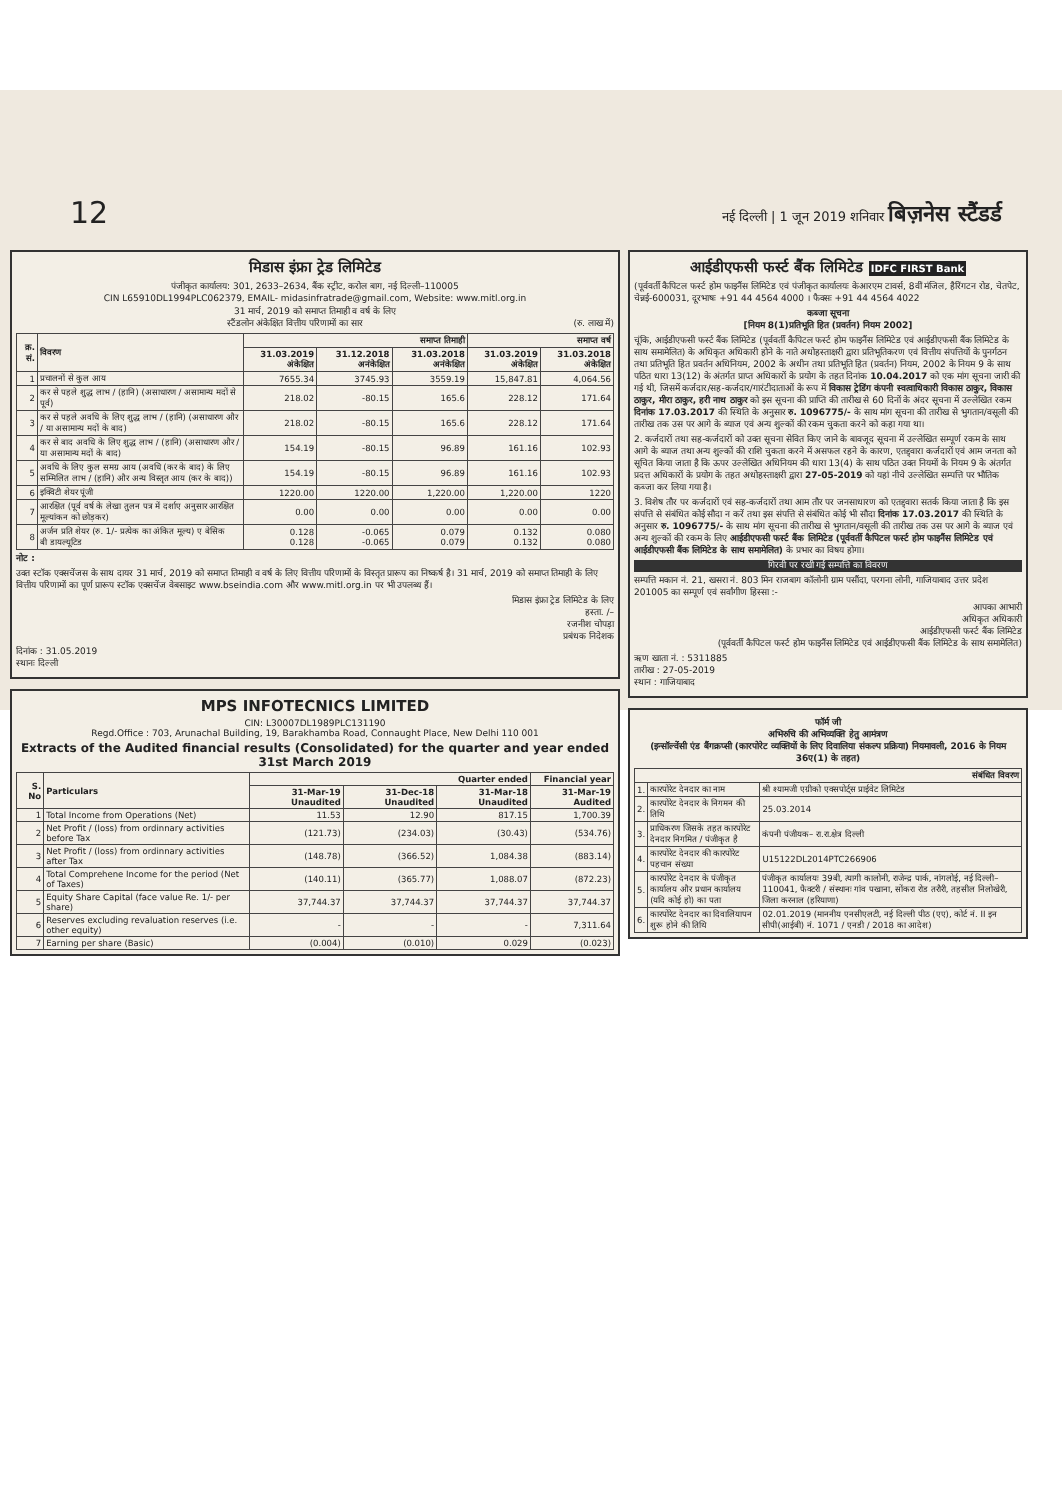12
नई दिल्ली | 1 जून 2019 शनिवार बिज़नेस स्टैंडर्ड
मिडास इंफ्रा ट्रेड लिमिटेड
पंजीकृत कार्यालय: 301, 2633–2634, बैंक स्ट्रीट, करोल बाग, नई दिल्ली–110005
CIN L65910DL1994PLC062379, EMAIL- midasinfratrade@gmail.com, Website: www.mitl.org.in
31 मार्च, 2019 को समाप्त तिमाही व वर्ष के लिए
स्टैंडलोन अंकेक्षित वित्तीय परिणामों का सार (रु. लाख में)
| क्र. सं. | विवरण | समाप्त तिमाही | | | समाप्त वर्ष | |
| --- | --- | --- | --- | --- | --- | --- |
| | | 31.03.2019 अंकेक्षित | 31.12.2018 अनंकेक्षित | 31.03.2018 अनंकेक्षित | 31.03.2019 अंकेक्षित | 31.03.2018 अंकेक्षित |
| 1 | प्रचालनों से कुल आय | 7655.34 | 3745.93 | 3559.19 | 15,847.81 | 4,064.56 |
| 2 | कर से पहले शुद्ध लाभ / (हानि) (असाधारण / असामान्य मदों से पूर्व) | 218.02 | -80.15 | 165.6 | 228.12 | 171.64 |
| 3 | कर से पहले अवधि के लिए शुद्ध लाभ / (हानि) (असाधारण और / या असामान्य मदों के बाद) | 218.02 | -80.15 | 165.6 | 228.12 | 171.64 |
| 4 | कर से बाद अवधि के लिए शुद्ध लाभ / (हानि) (असाधारण और / या असामान्य मदों के बाद) | 154.19 | -80.15 | 96.89 | 161.16 | 102.93 |
| 5 | अवधि के लिए कुल समग्र आय (अवधि (कर के बाद) के लिए सम्मिलित लाभ / (हानि) और अन्य विस्तृत आय (कर के बाद)) | 154.19 | -80.15 | 96.89 | 161.16 | 102.93 |
| 6 | इक्विटी शेयर पूंजी | 1220.00 | 1220.00 | 1,220.00 | 1,220.00 | 1220 |
| 7 | आरक्षित (पूर्व वर्ष के लेखा तुलन पत्र में दर्शाए अनुसार आरक्षित मूल्यांकन को छोड़कर) | 0.00 | 0.00 | 0.00 | 0.00 | 0.00 |
| 8 | अर्जन प्रति शेयर (रु. 1/- प्रत्येक का अंकित मूल्य) ए बेसिक बी डायल्यूटिड | 0.128 0.128 | -0.065 -0.065 | 0.079 0.079 | 0.132 0.132 | 0.080 0.080 |
नोट :
उक्त स्टॉक एक्सचेंजस के साथ दायर 31 मार्च, 2019 को समाप्त तिमाही व वर्ष के लिए वित्तीय परिणामों के विस्तृत प्रारूप का निष्कर्ष है। 31 मार्च, 2019 को समाप्त तिमाही के लिए वित्तीय परिणामों का पूर्ण प्रारूप स्टॉक एक्सचेंज वेबसाइट www.bseindia.com और www.mitl.org.in पर भी उपलब्ध हैं।
मिडास इंफ्रा ट्रेड लिमिटेड के लिए
हस्ता. /–
रजनीश चोपड़ा
प्रबंधक निदेशक
दिनांक : 31.05.2019
स्थानः दिल्ली
MPS INFOTECNICS LIMITED
CIN: L30007DL1989PLC131190
Regd.Office : 703, Arunachal Building, 19, Barakhamba Road, Connaught Place, New Delhi 110 001
Extracts of the Audited financial results (Consolidated) for the quarter and year ended 31st March 2019
| S. No | Particulars | Quarter ended | | | Financial year |
| --- | --- | --- | --- | --- | --- |
| | | 31-Mar-19 Unaudited | 31-Dec-18 Unaudited | 31-Mar-18 Unaudited | 31-Mar-19 Audited |
| 1 | Total Income from Operations (Net) | 11.53 | 12.90 | 817.15 | 1,700.39 |
| 2 | Net Profit / (loss) from ordinnary activities before Tax | (121.73) | (234.03) | (30.43) | (534.76) |
| 3 | Net Profit / (loss) from ordinnary activities after Tax | (148.78) | (366.52) | 1,084.38 | (883.14) |
| 4 | Total Comprehene Income for the period (Net of Taxes) | (140.11) | (365.77) | 1,088.07 | (872.23) |
| 5 | Equity Share Capital (face value Re. 1/- per share) | 37,744.37 | 37,744.37 | 37,744.37 | 37,744.37 |
| 6 | Reserves excluding revaluation reserves (i.e. other equity) | - | - | - | 7,311.64 |
| 7 | Earning per share (Basic) | (0.004) | (0.010) | 0.029 | (0.023) |
आईडीएफसी फर्स्ट बैंक लिमिटेड IDFC FIRST Bank
(पूर्ववर्ती कैपिटल फर्स्ट होम फाइनैंस लिमिटेड एवं पंजीकृत कार्यालयः केआरएम टावर्स, 8वीं मंजिल, हैरिंगटन रोड, चेतपेट, चेन्नई-600031, दूरभाषः +91 44 4564 4000 । फैक्सः +91 44 4564 4022
कब्जा सूचना
[नियम 8(1)प्रतिभूति हित (प्रवर्तन) नियम 2002]
चूंकि, आईडीएफसी फर्स्ट बैंक लिमिटेड (पूर्ववर्ती कैपिटल फर्स्ट होम फाइनैंस लिमिटेड एवं आईडीएफसी बैंक लिमिटेड के साथ समामेलित) के अधिकृत अधिकारी होने के नाते अधोहस्ताक्षरी द्वारा प्रतिभूतिकरण एवं वित्तीय संपत्तियों के पुनर्गठन तथा प्रतिभूति हित प्रवर्तन अधिनियम, 2002 के अधीन तथा प्रतिभूति हित (प्रवर्तन) नियम, 2002 के नियम 9 के साथ पठित धारा 13(12) के अंतर्गत प्राप्त अधिकारों के प्रयोग के तहत दिनांक 10.04.2017 को एक मांग सूचना जारी की गई थी, जिसमें कर्जदार/सह-कर्जदार/गारंटीदाताओं के रूप में विकास ट्रेडिंग कंपनी स्वत्वाधिकारी विकास ठाकुर, विकास ठाकुर, मीरा ठाकुर, हरी नाथ ठाकुर को इस सूचना की प्राप्ति की तारीख से 60 दिनों के अंदर सूचना में उल्लेखित रकम दिनांक 17.03.2017 की स्थिति के अनुसार रु. 1096775/- के साथ मांग सूचना की तारीख से भुगतान/वसूली की तारीख तक उस पर आगे के ब्याज एवं अन्य शुल्कों की रकम चुकता करने को कहा गया था।
2. कर्जदारों तथा सह-कर्जदारों को उक्त सूचना सेवित किए जाने के बावजूद सूचना में उल्लेखित सम्पूर्ण रकम के साथ आगे के ब्याज तथा अन्य शुल्कों की राशि चुकता करने में असफल रहने के कारण, एतद्द्वारा कर्जदारों एवं आम जनता को सूचित किया जाता है कि ऊपर उल्लेखित अधिनियम की धारा 13(4) के साथ पठित उक्त नियमों के नियम 9 के अंतर्गत प्रदत्त अधिकारों के प्रयोग के तहत अधोहस्ताक्षरी द्वारा 27-05-2019 को यहां नीचे उल्लेखित सम्पत्ति पर भौतिक कब्जा कर लिया गया है।
3. विशेष तौर पर कर्जदारों एवं सह-कर्जदारों तथा आम तौर पर जनसाधारण को एतद्द्वारा सतर्क किया जाता है कि इस संपत्ति से संबंधित कोई सौदा न करें तथा इस संपत्ति से संबंधित कोई भी सौदा दिनांक 17.03.2017 की स्थिति के अनुसार रु. 1096775/- के साथ मांग सूचना की तारीख से भुगतान/वसूली की तारीख तक उस पर आगे के ब्याज एवं अन्य शुल्कों की रकम के लिए आईडीएफसी फर्स्ट बैंक लिमिटेड (पूर्ववर्ती कैपिटल फर्स्ट होम फाइनैंस लिमिटेड एवं आईडीएफसी बैंक लिमिटेड के साथ समामेलित) के प्रभार का विषय होगा।
गिरवी पर रखी गई सम्पत्ति का विवरण
सम्पत्ति मकान नं. 21, खसरा नं. 803 मिन राजबाग कॉलोनी ग्राम पसौंदा, परगना लोनी, गाजियाबाद उत्तर प्रदेश 201005 का सम्पूर्ण एवं सर्वांगीण हिस्सा :-
आपका आभारी
अधिकृत अधिकारी
आईडीएफसी फर्स्ट बैंक लिमिटेड
(पूर्ववर्ती कैपिटल फर्स्ट होम फाइनैंस लिमिटेड एवं आईडीएफसी बैंक लिमिटेड के साथ समामेलित)
ऋण खाता नं. : 5311885
तारीख : 27-05-2019
स्थान : गाजियाबाद
फॉर्म जी
अभिरुचि की अभिव्यक्ति हेतु आमंत्रण
(इन्सॉल्वेंसी एंड बैंगक्रप्सी (कारपोरेट व्यक्तियों के लिए दिवालिया संकल्प प्रक्रिया) नियमावली, 2016 के नियम 36ए(1) के तहत)
| संबंधित विवरण | | |
| --- | --- | --- |
| 1. | कारपोरेट देनदार का नाम | श्री श्यामजी एग्रीको एक्सपोर्ट्स प्राईवेट लिमिटेड |
| 2. | कारपोरेट देनदार के निगमन की तिथि | 25.03.2014 |
| 3. | प्राधिकरण जिसके तहत कारपोरेट देनदार निगमित / पंजीकृत है | कंपनी पंजीयक– रा.रा.क्षेत्र दिल्ली |
| 4. | कारपोरेट देनदार की कारपोरेट पहचान संख्या | U15122DL2014PTC266906 |
| 5. | कारपोरेट देनदार के पंजीकृत कार्यालय और प्रधान कार्यालय (यदि कोई हो) का पता | पंजीकृत कार्यालयः 39बी, त्यागी कालोनी, राजेन्द्र पार्क, नांगलोई, नई दिल्ली–110041, फैक्टरी / संस्थानः गांव पखाना, सोंकरा रोड तरौरी, तहसील निलोखेरी, जिला करनाल (हरियाणा) |
| 6. | कारपोरेट देनदार का दिवालियापन शुरू होने की तिथि | 02.01.2019 (माननीय एनसीएलटी, नई दिल्ली पीठ (एए), कोर्ट नं. II इन सीपी(आईबी) नं. 1071 / एनडी / 2018 का आदेश) |